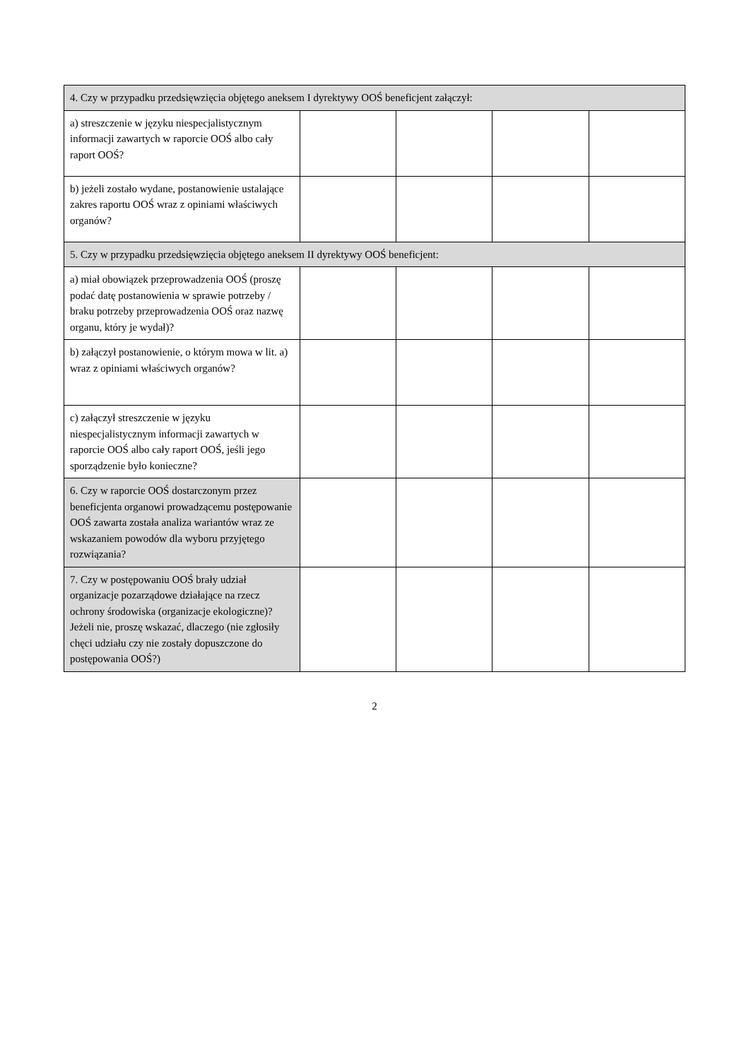| 4. Czy w przypadku przedsięwzięcia objętego aneksem I dyrektywy OOŚ beneficjent załączył: | | | | |
| a) streszczenie w języku niespecjalistycznym informacji zawartych w raporcie OOŚ albo cały raport OOŚ? | | | | |
| b) jeżeli zostało wydane, postanowienie ustalające zakres raportu OOŚ wraz z opiniami właściwych organów? | | | | |
| 5. Czy w przypadku przedsięwzięcia objętego aneksem II dyrektywy OOŚ beneficjent: | | | | |
| a) miał obowiązek przeprowadzenia OOŚ (proszę podać datę postanowienia w sprawie potrzeby / braku potrzeby przeprowadzenia OOŚ oraz nazwę organu, który je wydał)? | | | | |
| b) załączył postanowienie, o którym mowa w lit. a) wraz z opiniami właściwych organów? | | | | |
| c) załączył streszczenie w języku niespecjalistycznym informacji zawartych w raporcie OOŚ albo cały raport OOŚ, jeśli jego sporządzenie było konieczne? | | | | |
| 6. Czy w raporcie OOŚ dostarczonym przez beneficjenta organowi prowadzącemu postępowanie OOŚ zawarta została analiza wariantów wraz ze wskazaniem powodów dla wyboru przyjętego rozwiązania? | | | | |
| 7. Czy w postępowaniu OOŚ brały udział organizacje pozarządowe działające na rzecz ochrony środowiska (organizacje ekologiczne)? Jeżeli nie, proszę wskazać, dlaczego (nie zgłosiły chęci udziału czy nie zostały dopuszczone do postępowania OOŚ?) | | | | |
2